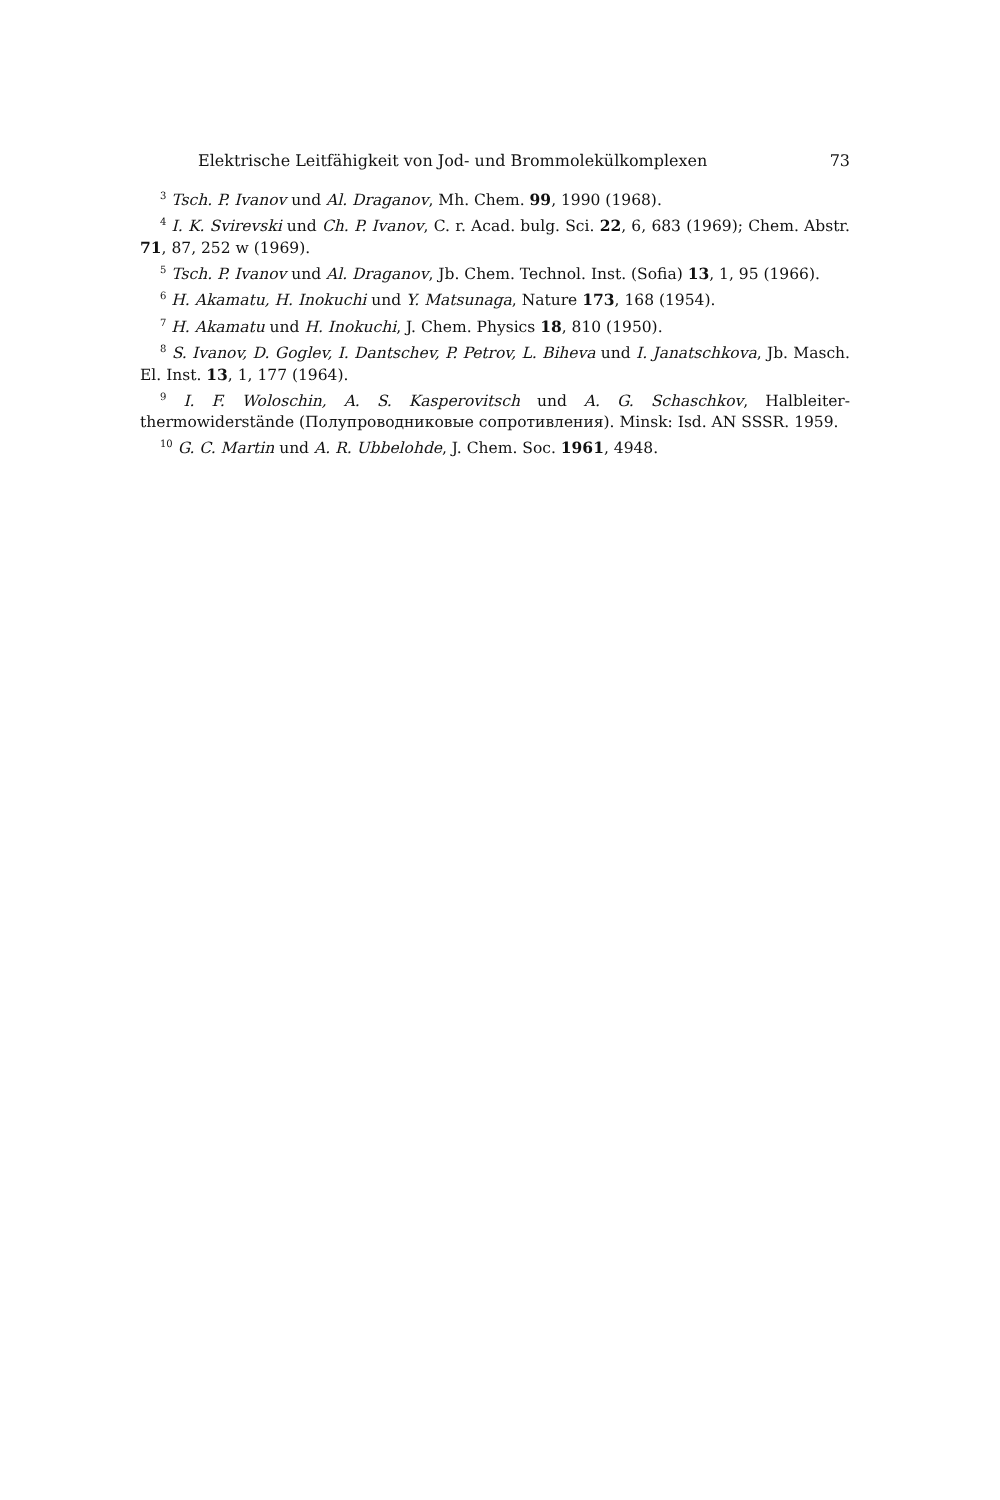Elektrische Leitfähigkeit von Jod- und Brommolekülkomplexen 73
<sup>3</sup> Tsch. P. Ivanov und Al. Draganov, Mh. Chem. 99, 1990 (1968).
<sup>4</sup> I. K. Svirevski und Ch. P. Ivanov, C. r. Acad. bulg. Sci. 22, 6, 683 (1969); Chem. Abstr. 71, 87, 252 w (1969).
<sup>5</sup> Tsch. P. Ivanov und Al. Draganov, Jb. Chem. Technol. Inst. (Sofia) 13, 1, 95 (1966).
<sup>6</sup> H. Akamatu, H. Inokuchi und Y. Matsunaga, Nature 173, 168 (1954).
<sup>7</sup> H. Akamatu und H. Inokuchi, J. Chem. Physics 18, 810 (1950).
<sup>8</sup> S. Ivanov, D. Goglev, I. Dantschev, P. Petrov, L. Biheva und I. Janatschkova, Jb. Masch. El. Inst. 13, 1, 177 (1964).
<sup>9</sup> I. F. Woloschin, A. S. Kasperovitsch und A. G. Schaschkov, Halbleiter­thermowiderstände (Полупроводниковые сопротивления). Minsk: Isd. AN SSSR. 1959.
<sup>10</sup> G. C. Martin und A. R. Ubbelohde, J. Chem. Soc. 1961, 4948.